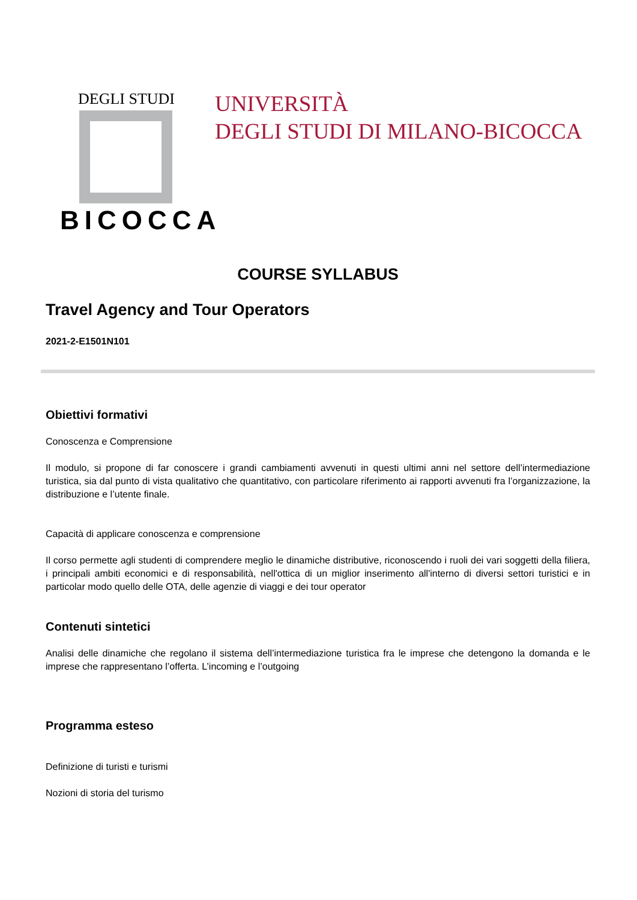DEGLI STUDI
BICOCCA
UNIVERSITÀ
DEGLI STUDI DI MILANO-BICOCCA
COURSE SYLLABUS
Travel Agency and Tour Operators
2021-2-E1501N101
Obiettivi formativi
Conoscenza e Comprensione
Il modulo, si propone di far conoscere i grandi cambiamenti avvenuti in questi ultimi anni nel settore dell’intermediazione turistica, sia dal punto di vista qualitativo che quantitativo, con particolare riferimento ai rapporti avvenuti fra l’organizzazione, la distribuzione e l’utente finale.
Capacità di applicare conoscenza e comprensione
Il corso permette agli studenti di comprendere meglio le dinamiche distributive, riconoscendo i ruoli dei vari soggetti della filiera, i principali ambiti economici e di responsabilità, nell'ottica di un miglior inserimento all'interno di diversi settori turistici e in particolar modo quello delle OTA, delle agenzie di viaggi e dei tour operator
Contenuti sintetici
Analisi delle dinamiche che regolano il sistema dell’intermediazione turistica fra le imprese che detengono la domanda e le imprese che rappresentano l’offerta. L’incoming e l’outgoing
Programma esteso
Definizione di turisti e turismi
Nozioni di storia del turismo